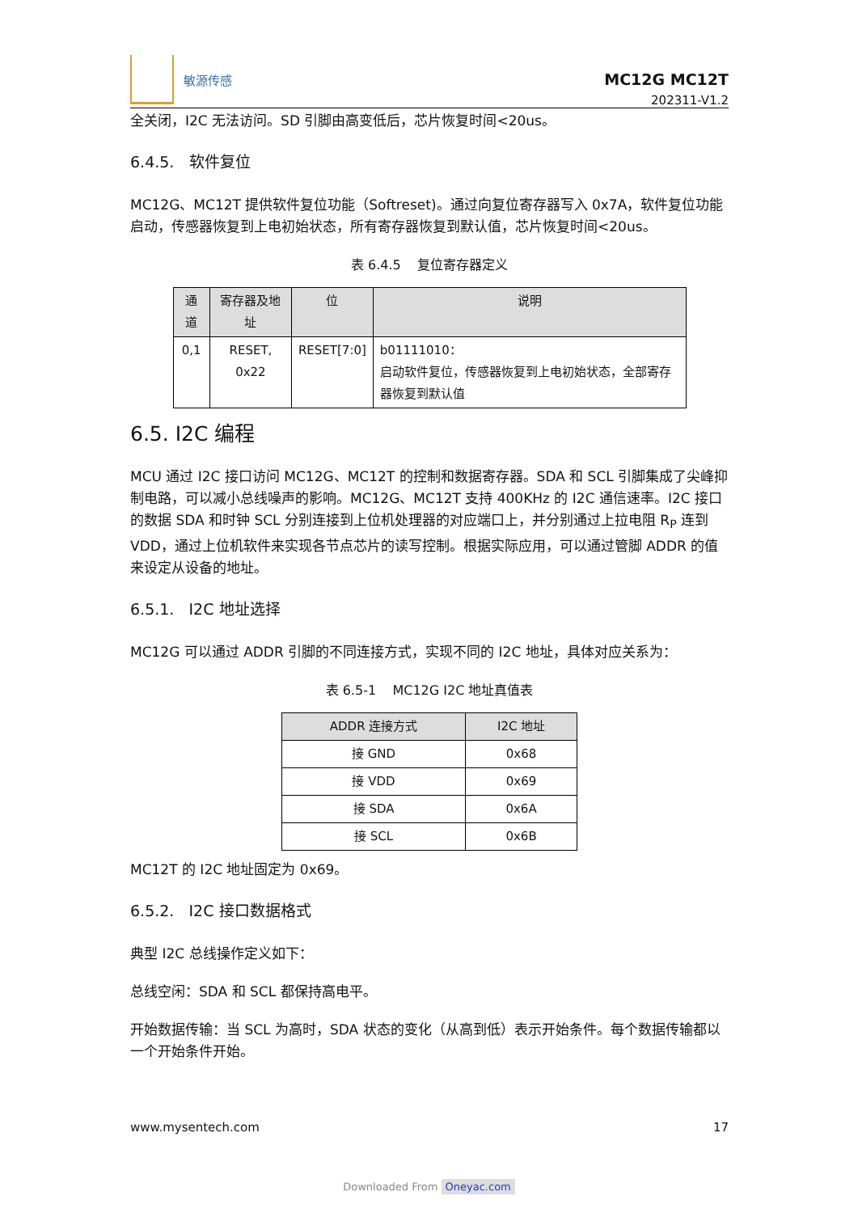敏源传感
MC12G MC12T
202311-V1.2
全关闭，I2C 无法访问。SD 引脚由高变低后，芯片恢复时间<20us。
6.4.5. 软件复位
MC12G、MC12T 提供软件复位功能（Softreset)。通过向复位寄存器写入 0x7A，软件复位功能启动，传感器恢复到上电初始状态，所有寄存器恢复到默认值，芯片恢复时间<20us。
表 6.4.5 复位寄存器定义
| 通道 | 寄存器及地址 | 位 | 说明 |
| --- | --- | --- | --- |
| 0,1 | RESET, 0x22 | RESET[7:0] | b01111010： 启动软件复位，传感器恢复到上电初始状态，全部寄存器恢复到默认值 |
6.5. I2C 编程
MCU 通过 I2C 接口访问 MC12G、MC12T 的控制和数据寄存器。SDA 和 SCL 引脚集成了尖峰抑制电路，可以减小总线噪声的影响。MC12G、MC12T 支持 400KHz 的 I2C 通信速率。I2C 接口的数据 SDA 和时钟 SCL 分别连接到上位机处理器的对应端口上，并分别通过上拉电阻 R<sub>P</sub> 连到 VDD，通过上位机软件来实现各节点芯片的读写控制。根据实际应用，可以通过管脚 ADDR 的值来设定从设备的地址。
6.5.1. I2C 地址选择
MC12G 可以通过 ADDR 引脚的不同连接方式，实现不同的 I2C 地址，具体对应关系为：
表 6.5-1 MC12G I2C 地址真值表
| ADDR 连接方式 | I2C 地址 |
| --- | --- |
| 接 GND | 0x68 |
| 接 VDD | 0x69 |
| 接 SDA | 0x6A |
| 接 SCL | 0x6B |
MC12T 的 I2C 地址固定为 0x69。
6.5.2. I2C 接口数据格式
典型 I2C 总线操作定义如下：
总线空闲：SDA 和 SCL 都保持高电平。
开始数据传输：当 SCL 为高时，SDA 状态的变化（从高到低）表示开始条件。每个数据传输都以一个开始条件开始。
www.mysentech.com 17
Downloaded From Oneyac.com